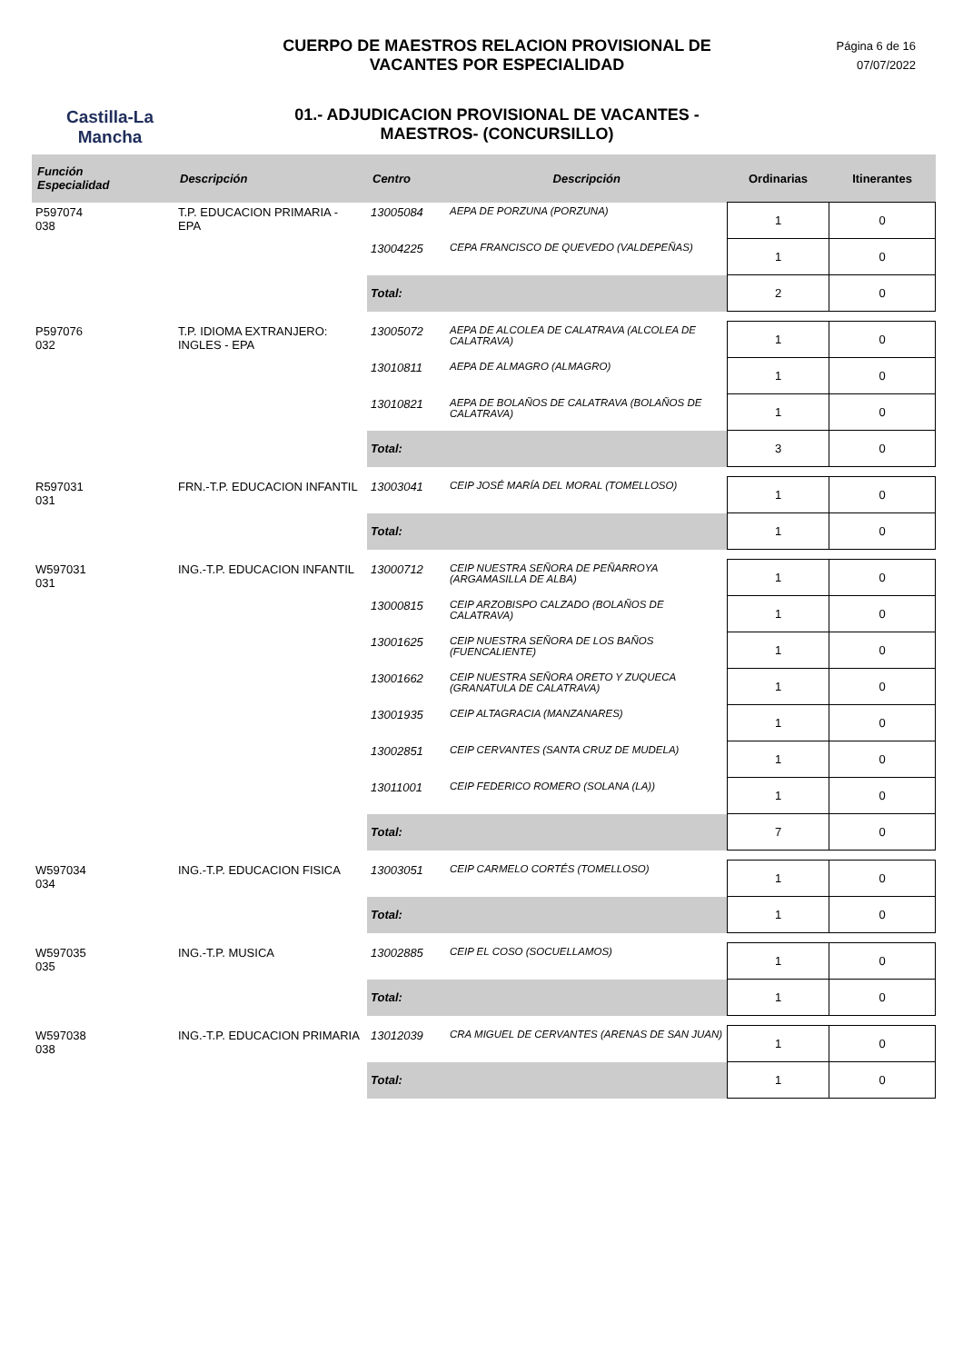Castilla-La Mancha
CUERPO DE MAESTROS RELACION PROVISIONAL DE
VACANTES POR ESPECIALIDAD
01.- ADJUDICACION PROVISIONAL DE VACANTES -
MAESTROS- (CONCURSILLO)
Página 6 de 16
07/07/2022
| Función Especialidad | Descripción | Centro | Descripción | Ordinarias | Itinerantes |
| --- | --- | --- | --- | --- | --- |
| P597074 038 | T.P. EDUCACION PRIMARIA - EPA | 13005084 | AEPA DE PORZUNA (PORZUNA) | 1 | 0 |
| | | 13004225 | CEPA FRANCISCO DE QUEVEDO (VALDEPEÑAS) | 1 | 0 |
| | | Total: | | 2 | 0 |
| P597076 032 | T.P. IDIOMA EXTRANJERO: INGLES - EPA | 13005072 | AEPA DE ALCOLEA DE CALATRAVA (ALCOLEA DE CALATRAVA) | 1 | 0 |
| | | 13010811 | AEPA DE ALMAGRO (ALMAGRO) | 1 | 0 |
| | | 13010821 | AEPA DE BOLAÑOS DE CALATRAVA (BOLAÑOS DE CALATRAVA) | 1 | 0 |
| | | Total: | | 3 | 0 |
| R597031 031 | FRN.-T.P. EDUCACION INFANTIL | 13003041 | CEIP JOSÉ MARÍA DEL MORAL (TOMELLOSO) | 1 | 0 |
| | | Total: | | 1 | 0 |
| W597031 031 | ING.-T.P. EDUCACION INFANTIL | 13000712 | CEIP NUESTRA SEÑORA DE PEÑARROYA (ARGAMASILLA DE ALBA) | 1 | 0 |
| | | 13000815 | CEIP ARZOBISPO CALZADO (BOLAÑOS DE CALATRAVA) | 1 | 0 |
| | | 13001625 | CEIP NUESTRA SEÑORA DE LOS BAÑOS (FUENCALIENTE) | 1 | 0 |
| | | 13001662 | CEIP NUESTRA SEÑORA ORETO Y ZUQUECA (GRANATULA DE CALATRAVA) | 1 | 0 |
| | | 13001935 | CEIP ALTAGRACIA (MANZANARES) | 1 | 0 |
| | | 13002851 | CEIP CERVANTES (SANTA CRUZ DE MUDELA) | 1 | 0 |
| | | 13011001 | CEIP FEDERICO ROMERO (SOLANA (LA)) | 1 | 0 |
| | | Total: | | 7 | 0 |
| W597034 034 | ING.-T.P. EDUCACION FISICA | 13003051 | CEIP CARMELO CORTÉS (TOMELLOSO) | 1 | 0 |
| | | Total: | | 1 | 0 |
| W597035 035 | ING.-T.P. MUSICA | 13002885 | CEIP EL COSO (SOCUELLAMOS) | 1 | 0 |
| | | Total: | | 1 | 0 |
| W597038 038 | ING.-T.P. EDUCACION PRIMARIA | 13012039 | CRA MIGUEL DE CERVANTES (ARENAS DE SAN JUAN) | 1 | 0 |
| | | Total: | | 1 | 0 |